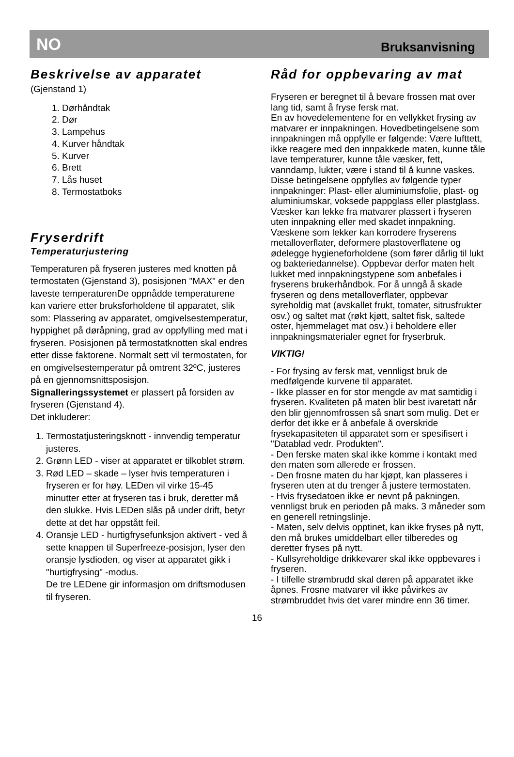NO Bruksanvisning
Beskrivelse av apparatet
(Gjenstand 1)
1. Dørhåndtak
2. Dør
3. Lampehus
4. Kurver håndtak
5. Kurver
6. Brett
7. Lås huset
8. Termostatboks
Fryserdrift
Temperaturjustering
Temperaturen på fryseren justeres med knotten på termostaten (Gjenstand 3), posisjonen "MAX" er den laveste temperaturenDe oppnådde temperaturene kan variere etter bruksforholdene til apparatet, slik som: Plassering av apparatet, omgivelsestemperatur, hyppighet på døråpning, grad av oppfylling med mat i fryseren. Posisjonen på termostatknotten skal endres etter disse faktorene. Normalt sett vil termostaten, for en omgivelsestemperatur på omtrent 32ºC, justeres på en gjennomsnittsposisjon.
Signalleringssystemet er plassert på forsiden av fryseren (Gjenstand 4).
Det inkluderer:
1. Termostatjusteringsknott - innvendig temperatur justeres.
2. Grønn LED - viser at apparatet er tilkoblet strøm.
3. Rød LED – skade – lyser hvis temperaturen i fryseren er for høy. LEDen vil virke 15-45 minutter etter at fryseren tas i bruk, deretter må den slukke. Hvis LEDen slås på under drift, betyr dette at det har oppstått feil.
4. Oransje LED - hurtigfrysefunksjon aktivert - ved å sette knappen til Superfreeze-posisjon, lyser den oransje lysdioden, og viser at apparatet gikk i "hurtigfrysing" -modus.
De tre LEDene gir informasjon om driftsmodusen til fryseren.
Råd for oppbevaring av mat
Fryseren er beregnet til å bevare frossen mat over lang tid, samt å fryse fersk mat.
En av hovedelementene for en vellykket frysing av matvarer er innpakningen. Hovedbetingelsene som innpakningen må oppfylle er følgende: Være lufttett, ikke reagere med den innpakkede maten, kunne tåle lave temperaturer, kunne tåle væsker, fett, vanndamp, lukter, være i stand til å kunne vaskes.
Disse betingelsene oppfylles av følgende typer innpakninger: Plast- eller aluminiumsfolie, plast- og aluminiumskar, voksede pappglass eller plastglass.
Væsker kan lekke fra matvarer plassert i fryseren uten innpakning eller med skadet innpakning. Væskene som lekker kan korrodere fryserens metalloverflater, deformere plastoverflatene og ødelegge hygieneforholdene (som fører dårlig til lukt og bakteriedannelse). Oppbevar derfor maten helt lukket med innpakningstypene som anbefales i fryserens brukerhåndbok. For å unngå å skade fryseren og dens metalloverflater, oppbevar syreholdig mat (avskallet frukt, tomater, sitrusfrukter osv.) og saltet mat (røkt kjøtt, saltet fisk, saltede oster, hjemmelaget mat osv.) i beholdere eller innpakningsmaterialer egnet for fryserbruk.
VIKTIG!
- For frysing av fersk mat, vennligst bruk de medfølgende kurvene til apparatet.
- Ikke plasser en for stor mengde av mat samtidig i fryseren. Kvaliteten på maten blir best ivaretatt når den blir gjennomfrossen så snart som mulig. Det er derfor det ikke er å anbefale å overskride frysekapasiteten til apparatet som er spesifisert i "Datablad vedr. Produkten".
- Den ferske maten skal ikke komme i kontakt med den maten som allerede er frossen.
- Den frosne maten du har kjøpt, kan plasseres i fryseren uten at du trenger å justere termostaten.
- Hvis frysedatoen ikke er nevnt på pakningen, vennligst bruk en perioden på maks. 3 måneder som en generell retningslinje.
- Maten, selv delvis opptinet, kan ikke fryses på nytt, den må brukes umiddelbart eller tilberedes og deretter fryses på nytt.
- Kullsyreholdige drikkevarer skal ikke oppbevares i fryseren.
- I tilfelle strømbrudd skal døren på apparatet ikke åpnes. Frosne matvarer vil ikke påvirkes av strømbruddet hvis det varer mindre enn 36 timer.
16